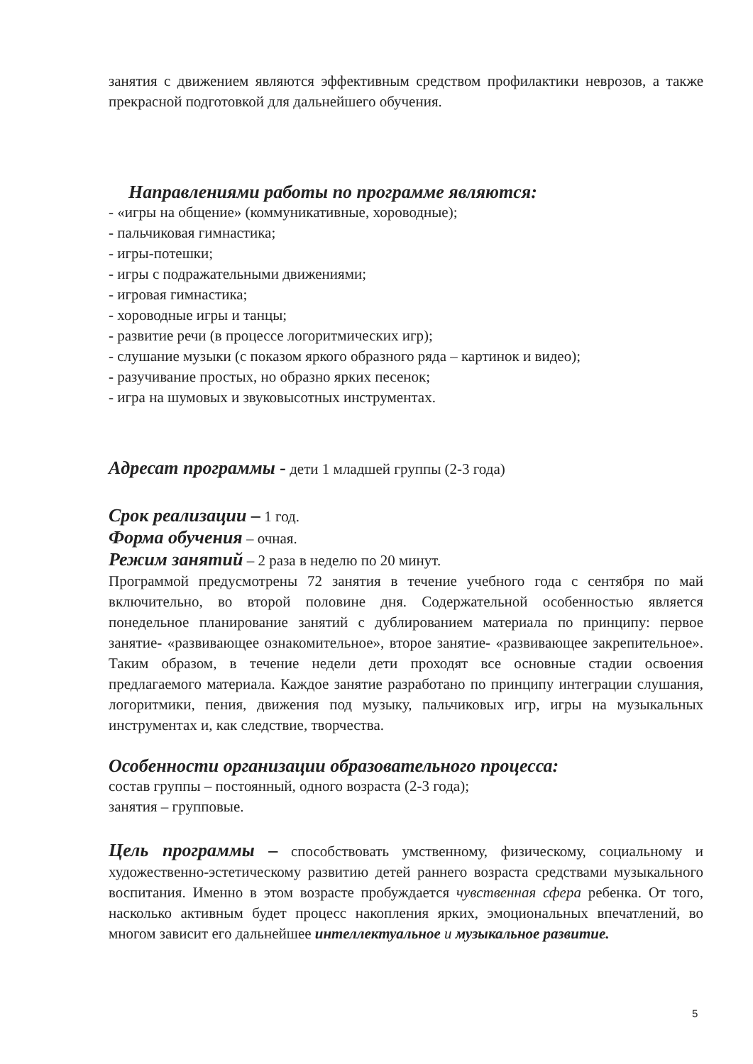занятия с движением являются эффективным средством профилактики неврозов, а также прекрасной подготовкой для дальнейшего обучения.
Направлениями работы по программе являются:
- «игры на общение» (коммуникативные, хороводные);
- пальчиковая гимнастика;
- игры-потешки;
- игры с подражательными движениями;
- игровая гимнастика;
- хороводные игры и танцы;
- развитие речи (в процессе логоритмических игр);
- слушание музыки (с показом яркого образного ряда – картинок и видео);
- разучивание простых, но образно ярких песенок;
- игра на шумовых и звуковысотных инструментах.
Адресат программы - дети 1 младшей группы (2-3 года)
Срок реализации – 1 год.
Форма обучения – очная.
Режим занятий – 2 раза в неделю по 20 минут.
Программой предусмотрены 72 занятия в течение учебного года с сентября по май включительно, во второй половине дня. Содержательной особенностью является понедельное планирование занятий с дублированием материала по принципу: первое занятие- «развивающее ознакомительное», второе занятие- «развивающее закрепительное». Таким образом, в течение недели дети проходят все основные стадии освоения предлагаемого материала. Каждое занятие разработано по принципу интеграции слушания, логоритмики, пения, движения под музыку, пальчиковых игр, игры на музыкальных инструментах и, как следствие, творчества.
Особенности организации образовательного процесса:
состав группы – постоянный, одного возраста (2-3 года);
занятия – групповые.
Цель программы – способствовать умственному, физическому, социальному и художественно-эстетическому развитию детей раннего возраста средствами музыкального воспитания. Именно в этом возрасте пробуждается чувственная сфера ребенка. От того, насколько активным будет процесс накопления ярких, эмоциональных впечатлений, во многом зависит его дальнейшее интеллектуальное и музыкальное развитие.
5